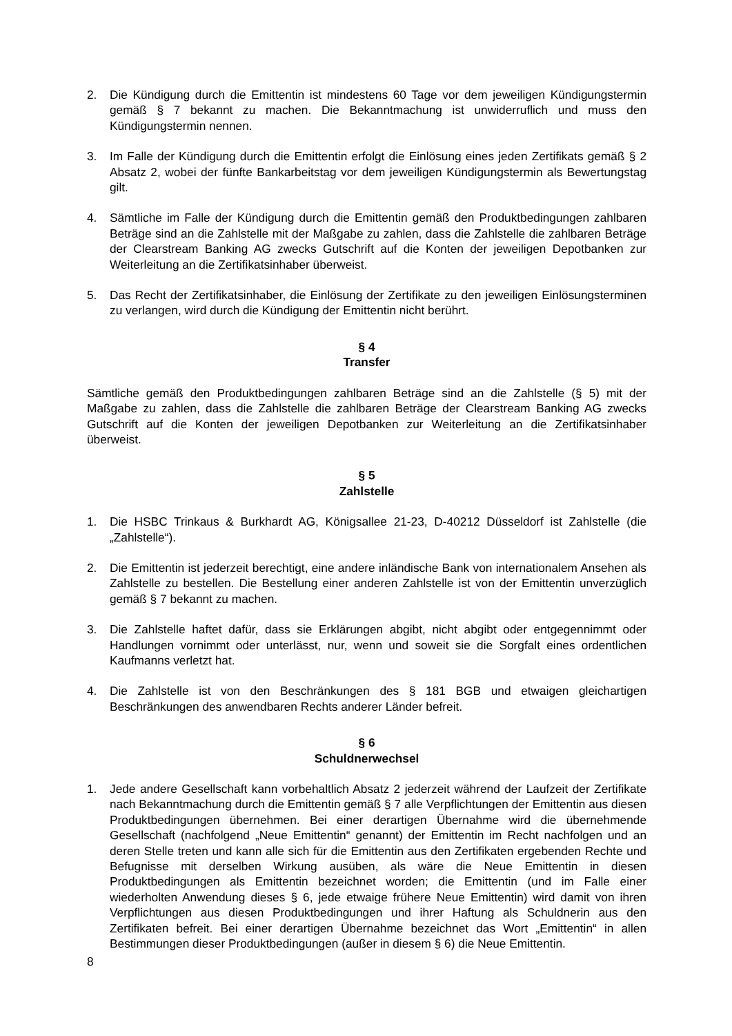2. Die Kündigung durch die Emittentin ist mindestens 60 Tage vor dem jeweiligen Kündigungstermin gemäß § 7 bekannt zu machen. Die Bekanntmachung ist unwiderruflich und muss den Kündigungstermin nennen.
3. Im Falle der Kündigung durch die Emittentin erfolgt die Einlösung eines jeden Zertifikats gemäß § 2 Absatz 2, wobei der fünfte Bankarbeitstag vor dem jeweiligen Kündigungstermin als Bewertungstag gilt.
4. Sämtliche im Falle der Kündigung durch die Emittentin gemäß den Produktbedingungen zahlbaren Beträge sind an die Zahlstelle mit der Maßgabe zu zahlen, dass die Zahlstelle die zahlbaren Beträge der Clearstream Banking AG zwecks Gutschrift auf die Konten der jeweiligen Depotbanken zur Weiterleitung an die Zertifikatsinhaber überweist.
5. Das Recht der Zertifikatsinhaber, die Einlösung der Zertifikate zu den jeweiligen Einlösungsterminen zu verlangen, wird durch die Kündigung der Emittentin nicht berührt.
§ 4
Transfer
Sämtliche gemäß den Produktbedingungen zahlbaren Beträge sind an die Zahlstelle (§ 5) mit der Maßgabe zu zahlen, dass die Zahlstelle die zahlbaren Beträge der Clearstream Banking AG zwecks Gutschrift auf die Konten der jeweiligen Depotbanken zur Weiterleitung an die Zertifikatsinhaber überweist.
§ 5
Zahlstelle
1. Die HSBC Trinkaus & Burkhardt AG, Königsallee 21-23, D-40212 Düsseldorf ist Zahlstelle (die „Zahlstelle“).
2. Die Emittentin ist jederzeit berechtigt, eine andere inländische Bank von internationalem Ansehen als Zahlstelle zu bestellen. Die Bestellung einer anderen Zahlstelle ist von der Emittentin unverzüglich gemäß § 7 bekannt zu machen.
3. Die Zahlstelle haftet dafür, dass sie Erklärungen abgibt, nicht abgibt oder entgegennimmt oder Handlungen vornimmt oder unterlässt, nur, wenn und soweit sie die Sorgfalt eines ordentlichen Kaufmanns verletzt hat.
4. Die Zahlstelle ist von den Beschränkungen des § 181 BGB und etwaigen gleichartigen Beschränkungen des anwendbaren Rechts anderer Länder befreit.
§ 6
Schuldnerwechsel
1. Jede andere Gesellschaft kann vorbehaltlich Absatz 2 jederzeit während der Laufzeit der Zertifikate nach Bekanntmachung durch die Emittentin gemäß § 7 alle Verpflichtungen der Emittentin aus diesen Produktbedingungen übernehmen. Bei einer derartigen Übernahme wird die übernehmende Gesellschaft (nachfolgend „Neue Emittentin“ genannt) der Emittentin im Recht nachfolgen und an deren Stelle treten und kann alle sich für die Emittentin aus den Zertifikaten ergebenden Rechte und Befugnisse mit derselben Wirkung ausüben, als wäre die Neue Emittentin in diesen Produktbedingungen als Emittentin bezeichnet worden; die Emittentin (und im Falle einer wiederholten Anwendung dieses § 6, jede etwaige frühere Neue Emittentin) wird damit von ihren Verpflichtungen aus diesen Produktbedingungen und ihrer Haftung als Schuldnerin aus den Zertifikaten befreit. Bei einer derartigen Übernahme bezeichnet das Wort „Emittentin“ in allen Bestimmungen dieser Produktbedingungen (außer in diesem § 6) die Neue Emittentin.
8